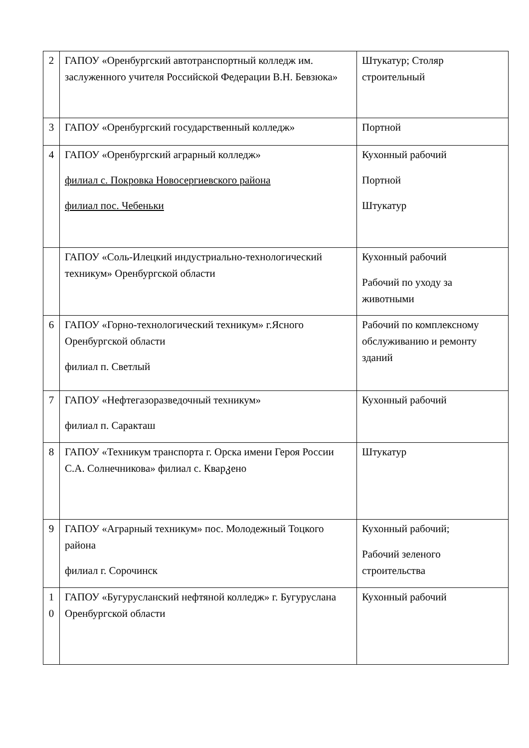| 2 | ГАПОУ «Оренбургский автотранспортный колледж им. заслуженного учителя Российской Федерации В.Н. Бевзюка» | Штукатур; Столяр строительный |
| 3 | ГАПОУ «Оренбургский государственный колледж» | Портной |
| 4 | ГАПОУ «Оренбургский аграрный колледж» филиал с. Покровка Новосергиевского района филиал пос. Чебеньки | Кухонный рабочий Портной Штукатур |
| | ГАПОУ «Соль-Илецкий индустриально-технологический техникум» Оренбургской области | Кухонный рабочий Рабочий по уходу за животными |
| 6 | ГАПОУ «Горно-технологический техникум» г.Ясного Оренбургской области филиал п. Светлый | Рабочий по комплексному обслуживанию и ремонту зданий |
| 7 | ГАПОУ «Нефтегазоразведочный техникум» филиал п. Саракташ | Кухонный рабочий |
| 8 | ГАПОУ «Техникум транспорта г. Орска имени Героя России С.А. Солнечникова» филиал с. Кварკено | Штукатур |
| 9 | ГАПОУ «Аграрный техникум» пос. Молодежный Тоцкого района филиал г. Сорочинск | Кухонный рабочий; Рабочий зеленого строительства |
| 1 0 | ГАПОУ «Бугурусланский нефтяной колледж» г. Бугуруслана Оренбургской области | Кухонный рабочий |